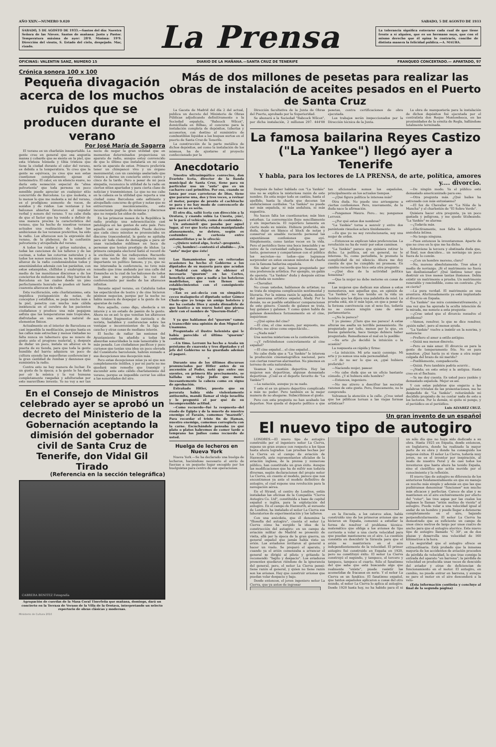AÑO XXIV.—NUMERO 9.020
SABADO, 5 DE AGOSTO DE 1933.—Santos del día: Nuestra Señora de las Nieves. Santos de mañana: Justo y Pastor. Temperatura máxima de ayer: 28'0. Mínima: 19'9. Dirección del viento, S. Estado del cielo, despejado. Mar, rizado.
La Prensa
SABADO, 5 DE AGOSTO DE 1933
La tolerancia significa enterarse cada cual de que tiene frente a sí alguien, que es un hermano suyo, que con el mismo derecho que él opina lo contrario, concibe de distinta manera la felicidad pública.—A. MAURA.
OFICINAS: VALENTIN SANZ, NUMERO 15 DIARIO DE LA MAÑANA.—SANTA CRUZ DE TENERIFE FRANQUEO CONCERTADO.— APARTADO, 97
Crónica sonora 100 x 100
Pequeña divagación acerca de los muchos ruidos que se producen durante el verano
Por José María de Sagarra
El verano es un charlatán insoportable. La gente cree en general que esa angustia mansa y cobarde que se siente en la piel, que esta tristeza húmeda y tibia tristeza que tiene la ciudad durante el calor del verano, es debida a la temperatura. Yo creo que la gente se equivoca, yo creo que son estas cuestiones completamente ajenas al termómetro. El calor, en un silencio suave, no daría esta sensación especial de "alma polvorienta" que toda persona un poco sensible puede apreciar en cualquier sitio concurrido de Barcelona. Lo que molesta, a lo menos lo que me molesta a mí del verano, es el prodigioso aumento de voces, de sonidos y de ruidos. Las ventanas y los balcones abiertos favorecen el impudor verbal y sonoro del verano. Y no cabe duda de que el factor que ha venido a definir de una manera precisa la característica del verano, que ha hecho de nuestros veranos actuales una realización de todas las ambiciones de los veranos pretéritos, ha sido la radio. Los altavoces son la expresión del verano, de la plebeyez, de la confusión polvorienta y atropellada del verano.
A todos los ruidos y gritos naturales, a todas las canciones de los talleres y de las cocinas, a todas las cotorras naturales y a todos los sones mecánicos, se ha sumado el altavoz de la radio condensándolos todos y amenizándolos además con los parásitos, con estos estampidos, chillidos y exabruptos en medio de los monótonos discursos o de los conciertos de sudoroso metal. Hay barrios de Barcelona en los cuales desde un piso perfectamente honrado se pueden oír hasta cuarenta altavoces de radio.
Esta vociferación, este charlatanismo, esta impúdica yuxtaposición de notas, de conceptos y estallidos, se pega mucho más a la piel, penetra con mucha más cálida insistencia en el cerebro de los pacientes ciudadanos y produce una más pegajosa asfixia que las temperaturas más tropicales, disfrutadas en una armonía natural de elementos físicos.
Actualmente en el interior de Barcelona es casi imposible la meditación, porque hasta en las calles más estrechas y menos visitadas no falta nunca un tabernero que se muere de gusto ante el progreso material, y, después de dudar un poco, instala un altavoz en la puerta de su tienda, para que toda la gente humilde del barrio adquiera un poco de cultura oyendo las soporíferas conferencias y la gran cantidad de rumbas y danzones que suministra la radio.
Contra esto no hay manera de luchar. Es un gusto de la época; a la gente le ha dado por oír la música y la voz humana completamente rasgadas y adulteradas por este maravilloso invento. Yo no voy a ser tan necio de negar la gran utilidad que en momentos determinados proporciona un aparato de radio, aunque estoy convencido de que lo último que instalaría en mi casa sería un aparato de estos. Primero preferiría tener un chimpancé vivo y un órgano monumental, con un canónigo asalariado que viniera a darme un concierto entre cuatro y cinco de la tarde. Pero a pesar de mi poca simpatía, reconozco la utilidad de la radio en ciertos sitios apartados y para cierta clase de noticias y transmisiones. Lo que no me cabe en la cabeza es la utilidad que reporta a una ciudad como Barcelona este asfixiante y atropellado concurso de gritos y notas que se entrecruzan mecánicamente, este inconsciente pugilato de músicas y discursos que no respeta los oídos de nadie.
En los primeros meses de la República la radio produjo una sobreexcitación casi patológica en las gentes de este país. Pero aquello casi se comprendía. Puede decirse que cada cinco minutos se pronunciaba un discurso trascendental, la gente se apiñaba para oír toda clase de demagogia o para oír unas vaciedades sublimes en boca de personas que tenían prestigio de ídolos. La primera campaña electoral batió el record de la excitación de los radioyentes. Recuerdo que una noche dió una conferencia muy importante un político famoso, y yo, que no me interesaba la conferencia, no tuve más remedio que irme andando por una calle del Ensanche en la cual de los balcones de todos los pisos se proyectaba la voz del conferenciante por medio de los altavoces infinitos.
Durante aquel verano, en Cataluña todos los espectáculos de teatro y de cine hicieron pésimos negocios, porque por la noche no había manera de despegar a la gente de los aparatos de radio.
Pero aquello, como digo, obedecía a un interés y a un estado de pasión de la gente. Ahora no es así: lo que vomitan los altavoces son tristes fragmentos de zarzuela o de revista, bailables y conferencias sobre las ventajas e inconvenientes de la faja de caucho y otras cosas de mediano interés.
El hecho de radiar las sesiones del Ayuntamiento ha añadido a todas las absurdas sonoridades la más lamentable y la más pesada. Los ciudadanos pacíficos y poco curiosos que tenían una idea un poco elevada del Consistorio barcelonés, habrán sumado a sus decepciones una decepción más.
Pero estas decepciones mías ya sé que son completamente inútiles, y por mi parte no me quedará más remedio que transigir y sucumbir ante este cálido charlatanismo del verano, porque es imposible cerrar los oídos a las sonoridades del aire.
En el Consejo de Ministros celebrado ayer se aprobó un decreto del Ministerio de la Gobernación aceptando la dimisión del gobernador civil de Santa Cruz de Tenerife, don Vidal Gil Tirado
(Referencia en la sección telegráfica)
CABRERA BENITEZ Fotografía
Agrupación de cuerdas de la Masa Coral Tinerfeña que mañana, domingo, dará un concierto en la Terraza de Verano de la Villa de la Orotava, interpretando un selecto repertorio de obras clásicas y modernas.
Más de dos millones de pesetas para realizar las obras de instalación de aceites pesados en el Puerto de Santa Cruz
La Gaceta de Madrid del día 2 del actual, publica un decreto del Ministerio de Obras Públicas adjudicando definitivamente a la Sociedad española, "Babcock Wilcox", domiciliada en Bilbao, el concurso para la instalación completa de depósitos, tuberías y accesorios, con destino al suministro de combustibles líquidos a los buques surtos en el puerto de Santa Cruz de Tenerife.
La construcción de la parte metálica de dichos depósitos, así como la instalación de los mismos, ha de ajustarse al proyecto confeccionado por la
Anecdotario
Nuestro ultrasimpático convecino, don Evaristo Iceta, director de la Banda municipal de Santa Cruz, tiene para su particular uso un "auto" que es un cacharro casi primitivo. Por eso, cuando se lanza por esas carreteras de Dios, tiene que pararse una, dos y tres veces, a revisar el motor, porque de pronto el cachivache se para y no hay modo de convencerle de que eso no es serio.
El otro día, salió Iceta con dirección a la Orotava, y cuando subía La Cuesta, ¡zás!, se le paró el vehículo, como de costumbre.
Un automóvil que pasaba por aquel lugar, al ver que Iceta estaba manipulando afanosamente, se detuvo, según es costumbre de cortesía entre automovilistas y se le ofreció:
--¿Quiere usted algo, Iceta?--preguntó.
--¡Sí, hombre!--contestó el aludido--. ¡Un "auto" mejor que éste!
×
Los llamamientos que en reiteradas ocasiones ha hecho el Gobierno a los diputados de su mayoría para que acudan a Madrid con objeto de obtener el necesario "quorum" en las Cortes, beneficia antes que a nadie a los hoteleros madrileños, que ven llenos sus establecimientos con el consiguiente regocijo.
--Tan es así--decía con su simpático ceceo malagueño el diputado señor Gómez Chaix--que yo tengo un amigo hotelero y me ha costado Dios y ayuda disuadirle de que bautice a un nuevo hotel que piensa abrir con el nombre de "Quorum-Hotel".
×
Y ya que hablamos del "quorum" vamos a transcribir una opinión de don Miguel de Unamuno.
Preguntado el ilustre helenista qué le había parecido el último "quorum" contestó:
--Un timo. Lerroux ha hecho a Azaña un préstamo de cuarenta y tres diputados y el jefe del Gobierno se ha guardado además el pagaré.
×
Durante uno de los últimos discursos pronunciados por Hitler antes de su ascensión al Poder, notó que entre sus oyentes, en primera fila precisamente, se hallaba un viejo judío que movía incesantemente la cabeza como en signo de aprobación.
Extrañado Hitler, puesto que su perorata había sido violentamente antisemita, mandó llamar al viejo israelita y le preguntó el por qué de su incomprensible actitud.
--Como recuerdo--fué la respuesta--del éxodo de Egipto y de la muerte de nuestro enemigo el Faraón, comemos "mazzoth". Para recordar el triste fin de Haman, nuestro enemigo, comemos corregüela con la carne. Escuchándole pensaba yo qué plato o platos habremos de comer tarde o temprano los judíos como recuerdo de usted.
Huelga de lecheros en Nueva York
Nueva York.—Se ha declarado una huelga de lecheros, haciéndose necesario el envío de fuerzas a un pequeño lugar escogido por los huelguistas para centro de sus operaciones.
Dirección facultativa de la Junta de Obras del Puerto, aprobado por la Superioridad.
Se abonará a la Sociedad "Babcock Wilcox", por dicha instalación, 2 millones 297. 444'00 pesetas, contra certificaciones de obra ejecutada.
Los trabajos serán inspeccionados por la Dirección técnica de la Junta.
La obra de mampostería para la instalación de dichos depósitos fué ejecutada por el contratista don Roque Montesdeoca, en las proximidades de la ermita de Regla, hallándose totalmente terminada.
La famosa bailarina Reyes Castizo ("La Yankee") llegó ayer a Tenerife
Y habla, para los lectores de LA PRENSA, de arte, política, amores y.... divorcio.
Después de haber hablado con "La Yankée" uno no se explica la misteriosa razón de este nombre. En esta mujer todo es castizo, hasta el apellido, hasta la charla que decoran los andalucismos cordiales. "La Yankée" no puede ser más española, ni más andaluza, ni más sugestiva.
No hacen falta los cuestionarios; más bien estorban. La conversación fluye sencillamente y sin importancia. El repórtero lamenta en cierto modo su misión. Hubiera preferido, sin duda, dejar en blanco el block de notas y conservar en amable recuerdo personal las espontáneas confesiones que oyó. Simplemente, como tantas veces en la vida. Pero el periódico tiene una boca insaciable y se nutre de la curiosidad callejera. Seamos, por tanto, generosos y compartamos con el público los secretos—no todos—que logramos sorprender en estos escasos minutos de charla con la famosa bailarina española.
Sin saber por qué, hemos preguntado por una preferencia artística. Por ejemplo, un galán de opereta. "La Yankée" duda y después extrae de la duda un nombre:
—Chevalier.
No crean ustedes, hablamos de artistas; no se trata de ninguna complicación sentimental y literaria. Por la misma razón le agrada, dentro del panorama artístico español, Alady. Por lo demás, no es posible establecer comparaciones de este género. Cuando de galanes se trata, hay galanes y galanes. Y como quien habla de galanes desemboca forzosamente en el cine, inquirimos:
—¿Qué opina del cine?
—El cine, el cine sonoro, por supuesto, me divierte; me atrae como espectáculo...
—¿Nada más?
Una sonrisa misteriosa es la contestación.
—¿Y refiriéndonos concretamente al cine español?
—El cine español... el cine español...
No cabe duda que a "La Yankée" le interesa la producción cinematográfica nacional, pero con ciertas reservas alarmantes. No pisemos en terreno de esta naturaleza.
Veamos la cuestión deportiva. Hoy las mujeres son deportivas, algunas demasiado deportivas. ¿Cuál es el deporte favorito de "La Yankée"?
—La natación, aunque yo no nado.
Y este sí es un género deportivo complicado a más no poder. Pero también es la mejor manera de no ahogarse. Subscribimos el gusto.
Pero con esta pregunta no han acabado los deportes. Nos queda el deporte político a que tan aficionados somos los españoles, principalmente en los actuales tiempos.
—¿Qué figura política le interesa más?
Otra duda. No puede uno arriesgarse a ciertas confesiones. Pero, nuevamente, de la duda nace la afirmación.
—Pongamos Maura. Pero... no; pongamos Lerroux.
—¿Por qué estos dos nombres?
"La Yankée" torna a sonreír y entre dos paréntesis risueños aclara tímidamente:
—Es que yo no soy revolucionaria, soy una mujer de orden.
—Entonces se explican tales preferencias. La revolución no ha de venir por estos caminos.
"La Yankée" parece que quisiera retirar lo dicho. La política, así en general, no le interesa. Yo, como periodista, le prometo la complicidad de mi silencio. Ahora me doy cuenta de que he cumplido mi promesa. En cambio recuerdo que hice esta otra pregunta:
—¿Qué dice de la actividad política femenina?
—Que la mujer no debe meterse en cosas de esas.
Las mujeres que dedican sus afanes a estos menesteres, son aquellas que, en opinión de "La Yankée", no han tenido en la vida un hombre que les dijera una palabrita de miel. La prueba está, sin ir más lejos, en que a pesar de la forzosa convivencia con el sexo feo, todavía no se conoce ningún caso de amor parlamentario.
—¿No le parece?
Y yo pienso: ¡Claro que me parece! A estas alturas me asalta un terrible pensamiento. He preguntado por todo, menos por lo que, en buena galantería, hace tiempo debiera haber preguntado. Remediemos el mal en lo posible:
—Su arte ¿lo decidió la intuición o la ocasión?
La respuesta es rápida y firme:
—La intuición. Mi arte nació conmigo. Mi arte y yo somos una sola personalidad.
—Y de no ser lo que es, ¿qué hubiera preferido?
—Naciendo mujer, pasear.
—No cabe duda que es un oficio bastante cómodo. ¿Y si hubiera sido hombre?
—Entonces, ingeniero.
—No me atrevo a descifrar las secretas razones de este gusto. Pero, francamente, no lo comprendo.
Volvamos la atención a la calle. ¿Cree usted que los públicos tornan a las viejas formas artísticas?
—De ningún modo. Ya el público está demasiado americanizado para eso.
—Otra pregunta más. ¿Qué bailes ha estrenado con más entusiasmo?
—El fox de Chevalier en "La Niña de la Mancha" y el charlestón de "El Sobre Verde".
Quisiera hacer otra pregunta, ya un poco gastada y peligrosa, y me quedo titubeando. "La Yankée" se alarma:
—¿Todavía más.
—Efectivamente, nos falta la obligatoria anécdota íntima.
—No tengo ninguna.
—Pues entonces la inventaremos. Aparte de que no creo en lo que me ha dicho.
Sobreviene la tercera y obstinada duda que, al final, nos descubre... un noviazgo un poco fuera de lo común.
—¿Con un hombre moreno, claro?
—No, moreno absolutamente. Tres años y medio de noviazgo. ¡Si el matrimonio no fuera tan desilusionador! ¡Qué lástima tener que destruir en tres meses tantas ilusiones. Debía existir un matrimonio a prueba. Un matrimonio renovable y rescindible, como un contrato. ¿No es cierto?
—La pura verdad. El matrimonio es una aventura. Afortunadamente ya está implantado el divorcio en España.
"La Yankée" me mira conmiseratívamente, y una vez que ha apurado la oculta intención de la mirada, me somete a esta pregunta:
—¿Cree usted que el divorcio resuelve el problema?
—Vamos, resolver, lo que se dice resolver, ¡quién sabe!, pero al menos ayuda.
"La Yankée" vuelve a insistir en la sonrisa, y sentencia:
—Prefiero el amor a estilo antiguo.
—Quizá sea menos discreto.
—Pero es más amor. El divorcio es para la gente de temperamento frío. No es para nosotros. ¿Qué haría yo si viese a otra mujer colgada del brazo de mi marido?
—Posiblemente, compadecería.
—Quizá. Pero también podría ocurrir...
—¿Nada; en esto estoy a la antigua. Hasta creo en el flechazo.
—Ya me doy cuenta. Es usted poco yankée y demasiado española. Mejor es así.
Y con estas palabras que engarzo a las palabras triviales de las presentaciones, me he despedido de "La Yankée", reiterándole mi decidido propósito de no contar nada de esto a los lectores. Por lo demás, ni quito ni pongo, y el periódico es el periódico.
Luis ALVAREZ CRUZ.
Un gran invento de un español
El nuevo tipo de autogiro
LONDRES.—El nuevo tipo de autogiro construído por el ingeniero señor La Cierva, supone un gran avance con respecto a los tipos hasta ahora logrados. Las pruebas hechas por La Cierva en el campo de aviación de Hanworth, ante representantes oficiales de la aviación inglesa, de la prensa y numeroso público, han constituido un gran éxito. Aunque las modificaciones que ha de sufrir son todavía diversas, según declaraciones del propio señor La Cierva, en cuanto al modelo, parece que nos encontramos ya ante el modelo definitivo de autogiro, el cual supone una revolución para la navegación aérea.
En el Strand, el centro de Londres, están instaladas las oficinas de la Compañía "Cierva Autogiro Co. Ltd", constituída a base de capital español e inglés, para la explotación del autogiro. En el campo de Hanworth, al suroeste de Londres, ha instalado el señor La Cierva sus laboratorios de experimentación y los talleres.
Con una anécdota, que él denomina la "filosofía del autogiro", cuenta el señor La Cierva cómo ha surgido la idea de la construcción del autogiro: en un campo de aviación militar de Madrid se presentó de visita, allá por la época de la gran guerra, un general español que jamás había visto un avión. Los aviadores invitaron al general a hacer un vuelo. Se preparó el aparato, y cuando ya el avión comenzaba a arrancar el general se dirigió al piloto y gritando le recomendó: "bajito y despacio". Los aviadores presentes quedaron riéndose de la ignorancia del general, pero, el señor La Cierva pensó: tiene razón el general, y quien no tiene razón son los aviones. Hay que construir aviones que puedan volar despacio y bajo.
Desde entonces, el joven ingeniero señor La Cierva, que ya antes de ingresar
en la Escuela, a los catorce años, había construído uno de los primeros aviones que se hicieron en España, comenzó a estudiar la forma de resolver el problema técnico-matemático que obliga a los aviones de tipo corriente a volar a una cierta velocidad para que puedan mantenerse en el aire. La cuestión consistía en descubrir la fórmula para que el avión se mantuviera en el aire independientemente de la velocidad. El primer autogiro fué construido en España en 1920, pero no constituyó éxito. El señor La Cierva construyó el segundo, y tampoco, el tercero y tampoco, tampoco el cuarto. Sólo el fanatismo del que sabe que está buscando algo que realmente "existe", puede resistir las acometidas de fracasos en serie. Y el señor La Cierva es un fanático. El fanatismo español, que tantos españoles aplicaron a cosas del otro mundo, el señor La Cierva lo aplica al autogiro. Desde 1920 hasta hoy, no ha habido para él ni un sólo día que no haya sido dedicado a su obra. Hasta 1925 en España, desde entonces, en Inglaterra, donde ha realizado la mayor parte de su obra y donde ha conseguido los mejores éxitos. El señor La Cierva, todavía muy joven, no es el inventor por inspiración, al modo de nuestro Peral y de casi todos los inventores que hasta ahora ha tenido España, sino el científico que actúa movido por el conocimiento y la reflexión.
El nuevo tipo de autogiro se diferencia de los anteriores fundamentalmente en que su manejo es mucho más simple y además en que las que pudiéramos denominar "funciones" son mucho más eficaces y perfectas. Carece de alas y se mantienen en el aire exclusivamente por efecto del "rotor", las tres aspas por las cuales los ingleses le llaman "avión molino de viento" al autogiro. Puede volar a una velocidad igual al andar de un hombre y puede llegar a detenerse completamente en el aire, bajando perpendicularmente. El señor La Cierva ha demostrado que es suficiente un campo de unos cinco metros de largo por unos cuatro de ancho para que el autogiro aterrice. Este nuevo tipo de autogiro llamado "C 30", es de dos plazas y desarrolla una velocidad de 160 kilómetros a la hora.
La seguridad que el autogiro ofrece es extraordinaria. Está probado que la inmensa mayoría de los accidentes de aviación proceden de pérdida de velocidad, lo que trae consigo la entrada del aparato "en barrena"; la pérdida de velocidad es producida unas veces de descuido del aviador y otras de deficiencias de funcionamiento en el motor. El autogiro, en cambio, no puede entrar en barrena, y aunque se pare el motor en el aire descenderá a la velo-
(Esta información continúa y concluye al final de la segunda página)
Ministerio de Cultura 2010